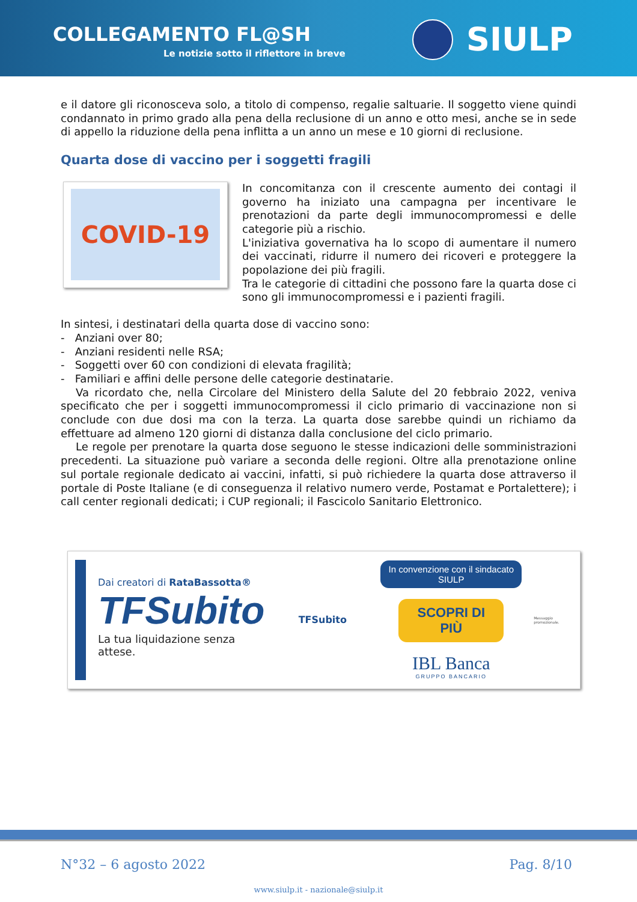COLLEGAMENTO FL@SH
Le notizie sotto il riflettore in breve
SIULP
e il datore gli riconosceva solo, a titolo di compenso, regalie saltuarie. Il soggetto viene quindi condannato in primo grado alla pena della reclusione di un anno e otto mesi, anche se in sede di appello la riduzione della pena inflitta a un anno un mese e 10 giorni di reclusione.
Quarta dose di vaccino per i soggetti fragili
COVID-19
In concomitanza con il crescente aumento dei contagi il governo ha iniziato una campagna per incentivare le prenotazioni da parte degli immunocompromessi e delle categorie più a rischio.
L'iniziativa governativa ha lo scopo di aumentare il numero dei vaccinati, ridurre il numero dei ricoveri e proteggere la popolazione dei più fragili.
Tra le categorie di cittadini che possono fare la quarta dose ci sono gli immunocompromessi e i pazienti fragili.
In sintesi, i destinatari della quarta dose di vaccino sono:
- Anziani over 80;
- Anziani residenti nelle RSA;
- Soggetti over 60 con condizioni di elevata fragilità;
- Familiari e affini delle persone delle categorie destinatarie.
Va ricordato che, nella Circolare del Ministero della Salute del 20 febbraio 2022, veniva specificato che per i soggetti immunocompromessi il ciclo primario di vaccinazione non si conclude con due dosi ma con la terza. La quarta dose sarebbe quindi un richiamo da effettuare ad almeno 120 giorni di distanza dalla conclusione del ciclo primario.
Le regole per prenotare la quarta dose seguono le stesse indicazioni delle somministrazioni precedenti. La situazione può variare a seconda delle regioni. Oltre alla prenotazione online sul portale regionale dedicato ai vaccini, infatti, si può richiedere la quarta dose attraverso il portale di Poste Italiane (e di conseguenza il relativo numero verde, Postamat e Portalettere); i call center regionali dedicati; i CUP regionali; il Fascicolo Sanitario Elettronico.
Dai creatori di RataBassotta®
TFSubito
La tua liquidazione senza attese.
TFSubito
In convenzione con il sindacato SIULP
SCOPRI DI PIÙ
IBL Banca
GRUPPO BANCARIO
Messaggio promozionale.
N°32 – 6 agosto 2022 Pag. 8/10
www.siulp.it - nazionale@siulp.it